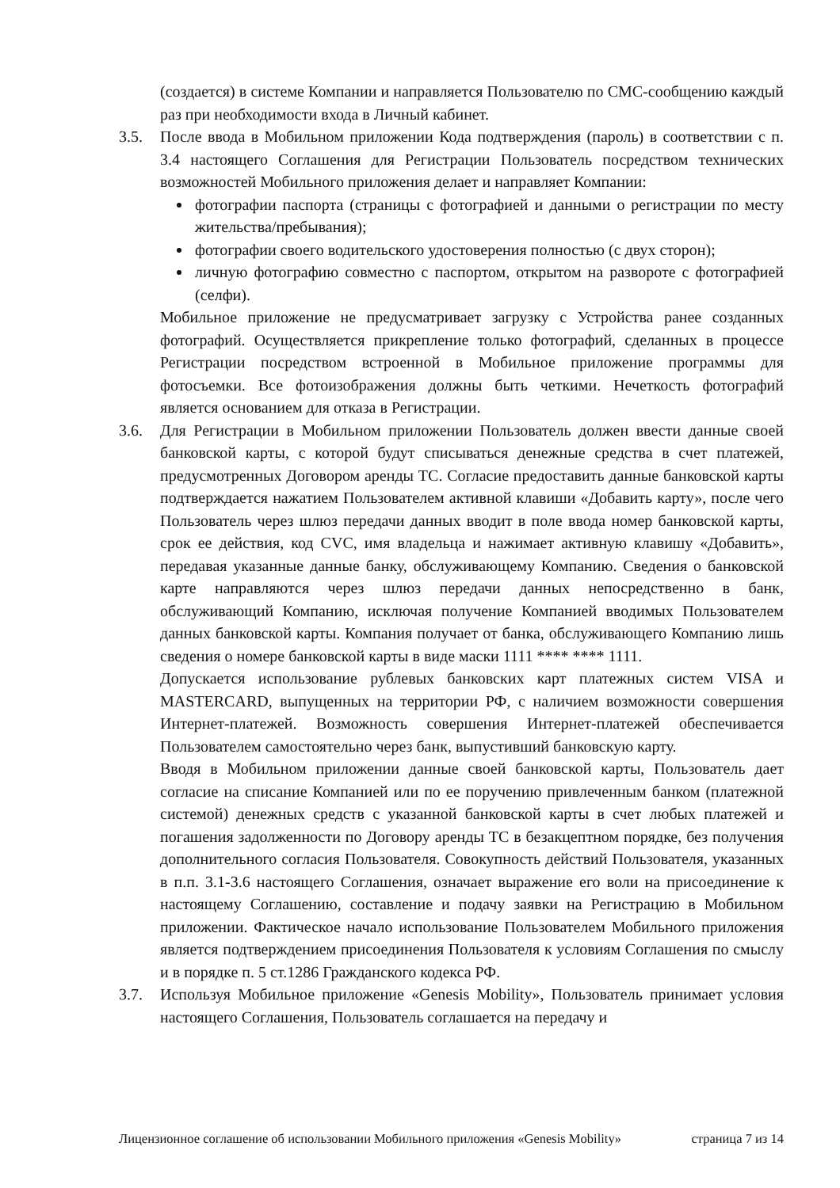(создается) в системе Компании и направляется Пользователю по СМС-сообщению каждый раз при необходимости входа в Личный кабинет.
3.5. После ввода в Мобильном приложении Кода подтверждения (пароль) в соответствии с п. 3.4 настоящего Соглашения для Регистрации Пользователь посредством технических возможностей Мобильного приложения делает и направляет Компании:
фотографии паспорта (страницы с фотографией и данными о регистрации по месту жительства/пребывания);
фотографии своего водительского удостоверения полностью (с двух сторон);
личную фотографию совместно с паспортом, открытом на развороте с фотографией (селфи).
Мобильное приложение не предусматривает загрузку с Устройства ранее созданных фотографий. Осуществляется прикрепление только фотографий, сделанных в процессе Регистрации посредством встроенной в Мобильное приложение программы для фотосъемки. Все фотоизображения должны быть четкими. Нечеткость фотографий является основанием для отказа в Регистрации.
3.6. Для Регистрации в Мобильном приложении Пользователь должен ввести данные своей банковской карты, с которой будут списываться денежные средства в счет платежей, предусмотренных Договором аренды ТС. Согласие предоставить данные банковской карты подтверждается нажатием Пользователем активной клавиши «Добавить карту», после чего Пользователь через шлюз передачи данных вводит в поле ввода номер банковской карты, срок ее действия, код CVC, имя владельца и нажимает активную клавишу «Добавить», передавая указанные данные банку, обслуживающему Компанию. Сведения о банковской карте направляются через шлюз передачи данных непосредственно в банк, обслуживающий Компанию, исключая получение Компанией вводимых Пользователем данных банковской карты. Компания получает от банка, обслуживающего Компанию лишь сведения о номере банковской карты в виде маски 1111 **** **** 1111.
Допускается использование рублевых банковских карт платежных систем VISA и MASTERCARD, выпущенных на территории РФ, с наличием возможности совершения Интернет-платежей. Возможность совершения Интернет-платежей обеспечивается Пользователем самостоятельно через банк, выпустивший банковскую карту.
Вводя в Мобильном приложении данные своей банковской карты, Пользователь дает согласие на списание Компанией или по ее поручению привлеченным банком (платежной системой) денежных средств с указанной банковской карты в счет любых платежей и погашения задолженности по Договору аренды ТС в безакцептном порядке, без получения дополнительного согласия Пользователя. Совокупность действий Пользователя, указанных в п.п. 3.1-3.6 настоящего Соглашения, означает выражение его воли на присоединение к настоящему Соглашению, составление и подачу заявки на Регистрацию в Мобильном приложении. Фактическое начало использование Пользователем Мобильного приложения является подтверждением присоединения Пользователя к условиям Соглашения по смыслу и в порядке п. 5 ст.1286 Гражданского кодекса РФ.
3.7. Используя Мобильное приложение «Genesis Mobility», Пользователь принимает условия настоящего Соглашения, Пользователь соглашается на передачу и
Лицензионное соглашение об использовании Мобильного приложения «Genesis Mobility» страница 7 из 14